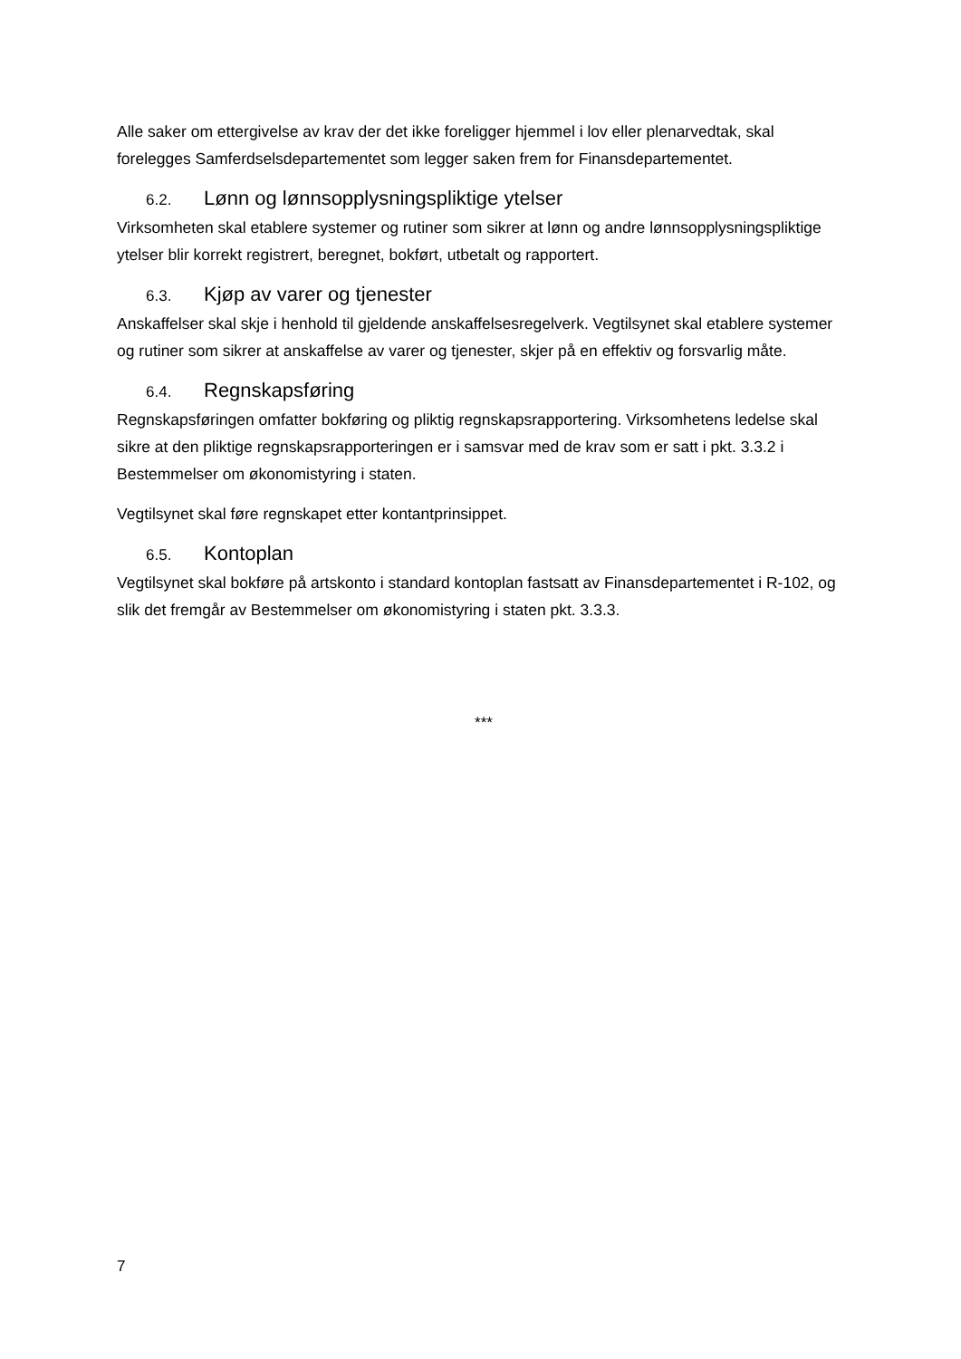Alle saker om ettergivelse av krav der det ikke foreligger hjemmel i lov eller plenarvedtak, skal forelegges Samferdselsdepartementet som legger saken frem for Finansdepartementet.
6.2. Lønn og lønnsopplysningspliktige ytelser
Virksomheten skal etablere systemer og rutiner som sikrer at lønn og andre lønnsopplysningspliktige ytelser blir korrekt registrert, beregnet, bokført, utbetalt og rapportert.
6.3. Kjøp av varer og tjenester
Anskaffelser skal skje i henhold til gjeldende anskaffelsesregelverk. Vegtilsynet skal etablere systemer og rutiner som sikrer at anskaffelse av varer og tjenester, skjer på en effektiv og forsvarlig måte.
6.4. Regnskapsføring
Regnskapsføringen omfatter bokføring og pliktig regnskapsrapportering. Virksomhetens ledelse skal sikre at den pliktige regnskapsrapporteringen er i samsvar med de krav som er satt i pkt. 3.3.2 i Bestemmelser om økonomistyring i staten.
Vegtilsynet skal føre regnskapet etter kontantprinsippet.
6.5. Kontoplan
Vegtilsynet skal bokføre på artskonto i standard kontoplan fastsatt av Finansdepartementet i R-102, og slik det fremgår av Bestemmelser om økonomistyring i staten pkt. 3.3.3.
***
7